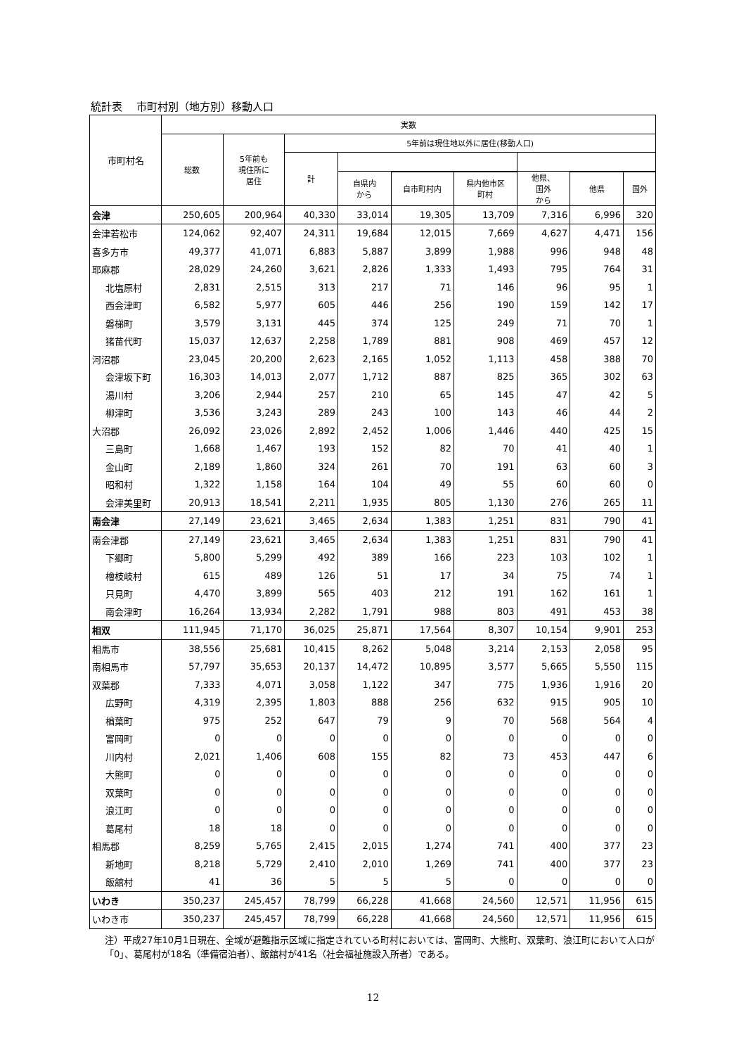統計表　 市町村別（地方別）移動人口
| 市町村名 | 実数 | | | | | | | | |
| --- | --- | --- | --- | --- | --- | --- | --- | --- | --- |
| | 総数 | 5年前も 現住所に 居住 | 5年前は現住地以外に居住(移動人口) | | | | | | |
| | | | 計 | | | | | | |
| | | | | 自県内 から | | | 他県、 国外 から | | |
| | | | | | 自市町村内 | 県内他市区 町村 | | 他県 | 国外 |
| 会津 | 250,605 | 200,964 | 40,330 | 33,014 | 19,305 | 13,709 | 7,316 | 6,996 | 320 |
| 会津若松市 | 124,062 | 92,407 | 24,311 | 19,684 | 12,015 | 7,669 | 4,627 | 4,471 | 156 |
| 喜多方市 | 49,377 | 41,071 | 6,883 | 5,887 | 3,899 | 1,988 | 996 | 948 | 48 |
| 耶麻郡 | 28,029 | 24,260 | 3,621 | 2,826 | 1,333 | 1,493 | 795 | 764 | 31 |
| 北塩原村 | 2,831 | 2,515 | 313 | 217 | 71 | 146 | 96 | 95 | 1 |
| 西会津町 | 6,582 | 5,977 | 605 | 446 | 256 | 190 | 159 | 142 | 17 |
| 磐梯町 | 3,579 | 3,131 | 445 | 374 | 125 | 249 | 71 | 70 | 1 |
| 猪苗代町 | 15,037 | 12,637 | 2,258 | 1,789 | 881 | 908 | 469 | 457 | 12 |
| 河沼郡 | 23,045 | 20,200 | 2,623 | 2,165 | 1,052 | 1,113 | 458 | 388 | 70 |
| 会津坂下町 | 16,303 | 14,013 | 2,077 | 1,712 | 887 | 825 | 365 | 302 | 63 |
| 湯川村 | 3,206 | 2,944 | 257 | 210 | 65 | 145 | 47 | 42 | 5 |
| 柳津町 | 3,536 | 3,243 | 289 | 243 | 100 | 143 | 46 | 44 | 2 |
| 大沼郡 | 26,092 | 23,026 | 2,892 | 2,452 | 1,006 | 1,446 | 440 | 425 | 15 |
| 三島町 | 1,668 | 1,467 | 193 | 152 | 82 | 70 | 41 | 40 | 1 |
| 金山町 | 2,189 | 1,860 | 324 | 261 | 70 | 191 | 63 | 60 | 3 |
| 昭和村 | 1,322 | 1,158 | 164 | 104 | 49 | 55 | 60 | 60 | 0 |
| 会津美里町 | 20,913 | 18,541 | 2,211 | 1,935 | 805 | 1,130 | 276 | 265 | 11 |
| 南会津 | 27,149 | 23,621 | 3,465 | 2,634 | 1,383 | 1,251 | 831 | 790 | 41 |
| 南会津郡 | 27,149 | 23,621 | 3,465 | 2,634 | 1,383 | 1,251 | 831 | 790 | 41 |
| 下郷町 | 5,800 | 5,299 | 492 | 389 | 166 | 223 | 103 | 102 | 1 |
| 檜枝岐村 | 615 | 489 | 126 | 51 | 17 | 34 | 75 | 74 | 1 |
| 只見町 | 4,470 | 3,899 | 565 | 403 | 212 | 191 | 162 | 161 | 1 |
| 南会津町 | 16,264 | 13,934 | 2,282 | 1,791 | 988 | 803 | 491 | 453 | 38 |
| 相双 | 111,945 | 71,170 | 36,025 | 25,871 | 17,564 | 8,307 | 10,154 | 9,901 | 253 |
| 相馬市 | 38,556 | 25,681 | 10,415 | 8,262 | 5,048 | 3,214 | 2,153 | 2,058 | 95 |
| 南相馬市 | 57,797 | 35,653 | 20,137 | 14,472 | 10,895 | 3,577 | 5,665 | 5,550 | 115 |
| 双葉郡 | 7,333 | 4,071 | 3,058 | 1,122 | 347 | 775 | 1,936 | 1,916 | 20 |
| 広野町 | 4,319 | 2,395 | 1,803 | 888 | 256 | 632 | 915 | 905 | 10 |
| 楢葉町 | 975 | 252 | 647 | 79 | 9 | 70 | 568 | 564 | 4 |
| 富岡町 | 0 | 0 | 0 | 0 | 0 | 0 | 0 | 0 | 0 |
| 川内村 | 2,021 | 1,406 | 608 | 155 | 82 | 73 | 453 | 447 | 6 |
| 大熊町 | 0 | 0 | 0 | 0 | 0 | 0 | 0 | 0 | 0 |
| 双葉町 | 0 | 0 | 0 | 0 | 0 | 0 | 0 | 0 | 0 |
| 浪江町 | 0 | 0 | 0 | 0 | 0 | 0 | 0 | 0 | 0 |
| 葛尾村 | 18 | 18 | 0 | 0 | 0 | 0 | 0 | 0 | 0 |
| 相馬郡 | 8,259 | 5,765 | 2,415 | 2,015 | 1,274 | 741 | 400 | 377 | 23 |
| 新地町 | 8,218 | 5,729 | 2,410 | 2,010 | 1,269 | 741 | 400 | 377 | 23 |
| 飯舘村 | 41 | 36 | 5 | 5 | 5 | 0 | 0 | 0 | 0 |
| いわき | 350,237 | 245,457 | 78,799 | 66,228 | 41,668 | 24,560 | 12,571 | 11,956 | 615 |
| いわき市 | 350,237 | 245,457 | 78,799 | 66,228 | 41,668 | 24,560 | 12,571 | 11,956 | 615 |
注）平成27年10月1日現在、全域が避難指示区域に指定されている町村においては、富岡町、大熊町、双葉町、浪江町において人口が「0」、葛尾村が18名（準備宿泊者）、飯舘村が41名（社会福祉施設入所者）である。
12